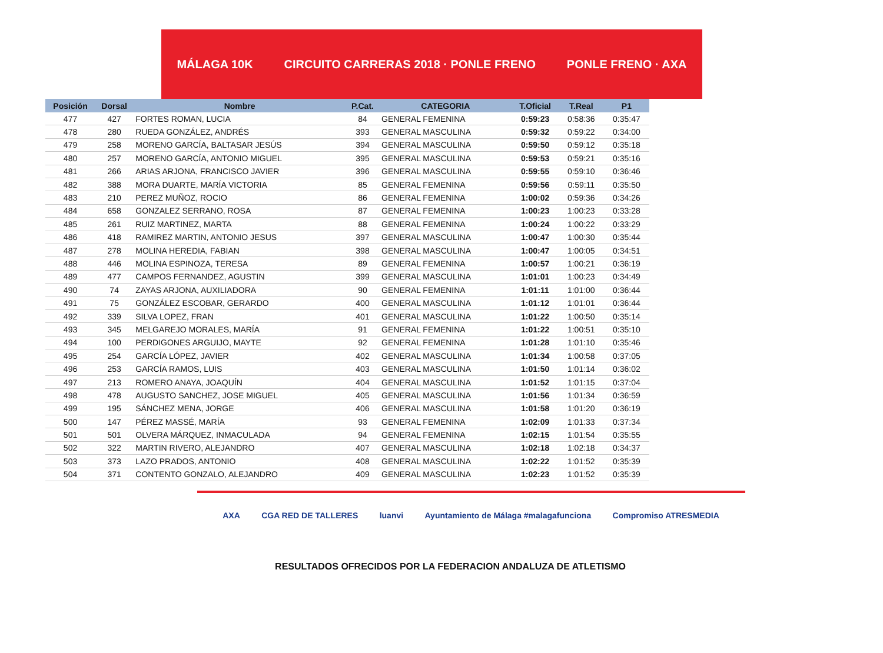MÁLAGA 10K CIRCUITO CARRERAS 2018 · PONLE FRENO PONLE FRENO · AXA
| Posición | Dorsal | Nombre | P.Cat. | CATEGORIA | T.Oficial | T.Real | P1 |
| --- | --- | --- | --- | --- | --- | --- | --- |
| 477 | 427 | FORTES ROMAN, LUCIA | 84 | GENERAL FEMENINA | 0:59:23 | 0:58:36 | 0:35:47 |
| 478 | 280 | RUEDA GONZÁLEZ, ANDRÉS | 393 | GENERAL MASCULINA | 0:59:32 | 0:59:22 | 0:34:00 |
| 479 | 258 | MORENO GARCÍA, BALTASAR JESÚS | 394 | GENERAL MASCULINA | 0:59:50 | 0:59:12 | 0:35:18 |
| 480 | 257 | MORENO GARCÍA, ANTONIO MIGUEL | 395 | GENERAL MASCULINA | 0:59:53 | 0:59:21 | 0:35:16 |
| 481 | 266 | ARIAS ARJONA, FRANCISCO JAVIER | 396 | GENERAL MASCULINA | 0:59:55 | 0:59:10 | 0:36:46 |
| 482 | 388 | MORA DUARTE, MARÍA VICTORIA | 85 | GENERAL FEMENINA | 0:59:56 | 0:59:11 | 0:35:50 |
| 483 | 210 | PEREZ MUÑOZ, ROCIO | 86 | GENERAL FEMENINA | 1:00:02 | 0:59:36 | 0:34:26 |
| 484 | 658 | GONZALEZ SERRANO, ROSA | 87 | GENERAL FEMENINA | 1:00:23 | 1:00:23 | 0:33:28 |
| 485 | 261 | RUIZ MARTINEZ, MARTA | 88 | GENERAL FEMENINA | 1:00:24 | 1:00:22 | 0:33:29 |
| 486 | 418 | RAMIREZ MARTIN, ANTONIO JESUS | 397 | GENERAL MASCULINA | 1:00:47 | 1:00:30 | 0:35:44 |
| 487 | 278 | MOLINA HEREDIA, FABIAN | 398 | GENERAL MASCULINA | 1:00:47 | 1:00:05 | 0:34:51 |
| 488 | 446 | MOLINA ESPINOZA, TERESA | 89 | GENERAL FEMENINA | 1:00:57 | 1:00:21 | 0:36:19 |
| 489 | 477 | CAMPOS FERNANDEZ, AGUSTIN | 399 | GENERAL MASCULINA | 1:01:01 | 1:00:23 | 0:34:49 |
| 490 | 74 | ZAYAS ARJONA, AUXILIADORA | 90 | GENERAL FEMENINA | 1:01:11 | 1:01:00 | 0:36:44 |
| 491 | 75 | GONZÁLEZ ESCOBAR, GERARDO | 400 | GENERAL MASCULINA | 1:01:12 | 1:01:01 | 0:36:44 |
| 492 | 339 | SILVA LOPEZ, FRAN | 401 | GENERAL MASCULINA | 1:01:22 | 1:00:50 | 0:35:14 |
| 493 | 345 | MELGAREJO MORALES, MARÍA | 91 | GENERAL FEMENINA | 1:01:22 | 1:00:51 | 0:35:10 |
| 494 | 100 | PERDIGONES ARGUIJO, MAYTE | 92 | GENERAL FEMENINA | 1:01:28 | 1:01:10 | 0:35:46 |
| 495 | 254 | GARCÍA LÓPEZ, JAVIER | 402 | GENERAL MASCULINA | 1:01:34 | 1:00:58 | 0:37:05 |
| 496 | 253 | GARCÍA RAMOS, LUIS | 403 | GENERAL MASCULINA | 1:01:50 | 1:01:14 | 0:36:02 |
| 497 | 213 | ROMERO ANAYA, JOAQUÍN | 404 | GENERAL MASCULINA | 1:01:52 | 1:01:15 | 0:37:04 |
| 498 | 478 | AUGUSTO SANCHEZ, JOSE MIGUEL | 405 | GENERAL MASCULINA | 1:01:56 | 1:01:34 | 0:36:59 |
| 499 | 195 | SÁNCHEZ MENA, JORGE | 406 | GENERAL MASCULINA | 1:01:58 | 1:01:20 | 0:36:19 |
| 500 | 147 | PÉREZ MASSÉ, MARÍA | 93 | GENERAL FEMENINA | 1:02:09 | 1:01:33 | 0:37:34 |
| 501 | 501 | OLVERA MÁRQUEZ, INMACULADA | 94 | GENERAL FEMENINA | 1:02:15 | 1:01:54 | 0:35:55 |
| 502 | 322 | MARTIN RIVERO, ALEJANDRO | 407 | GENERAL MASCULINA | 1:02:18 | 1:02:18 | 0:34:37 |
| 503 | 373 | LAZO PRADOS, ANTONIO | 408 | GENERAL MASCULINA | 1:02:22 | 1:01:52 | 0:35:39 |
| 504 | 371 | CONTENTO GONZALO, ALEJANDRO | 409 | GENERAL MASCULINA | 1:02:23 | 1:01:52 | 0:35:39 |
AXA CGA RED DE TALLERES luanvi Ayuntamiento de Málaga #malagafunciona Compromiso ATRESMEDIA
RESULTADOS OFRECIDOS POR LA FEDERACION ANDALUZA DE ATLETISMO